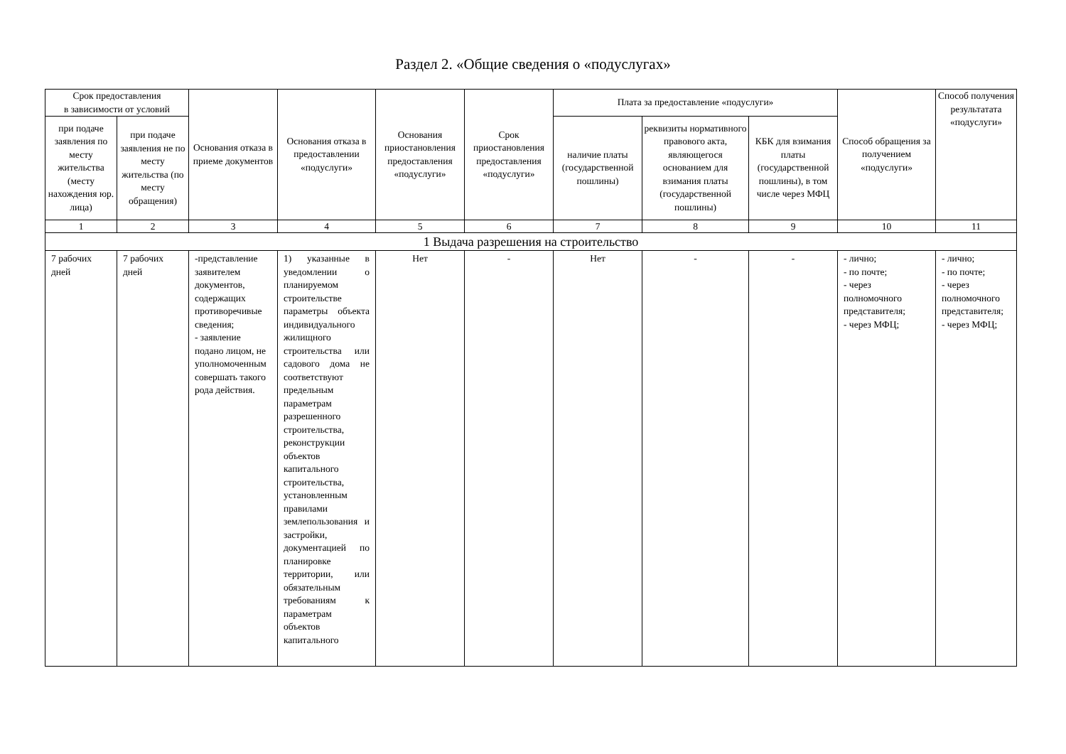Раздел 2. «Общие сведения о «подуслугах»
| Срок предоставления в зависимости от условий | | Основания отказа в приеме документов | Основания отказа в предоставлении «подуслуги» | Основания приостановления предоставления «подуслуги» | Срок приостановления предоставления «подуслуги» | Плата за предоставление «подуслуги» | | | Способ обращения за получением «подуслуги» | Способ получения результатата «подуслуги» |
| --- | --- | --- | --- | --- | --- | --- | --- | --- | --- | --- |
| при подаче заявления по месту жительства (месту нахождения юр. лица) | при подаче заявления не по месту жительства (по месту обращения) | | | | | наличие платы (государственной пошлины) | реквизиты нормативного правового акта, являющегося основанием для взимания платы (государственной пошлины) | КБК для взимания платы (государственной пошлины), в том числе через МФЦ | | |
| 1 | 2 | 3 | 4 | 5 | 6 | 7 | 8 | 9 | 10 | 11 |
| 1 Выдача разрешения на строительство | | | | | | | | | | |
| 7 рабочих дней | 7 рабочих дней | -представление заявителем документов, содержащих противоречивые сведения; - заявление подано лицом, не уполномоченным совершать такого рода действия. | 1) указанные в уведомлении о планируемом строительстве параметры объекта индивидуального жилищного строительства или садового дома не соответствуют предельным параметрам разрешенного строительства, реконструкции объектов капитального строительства, установленным правилами землепользования и застройки, документацией по планировке территории, или обязательным требованиям к параметрам объектов капитального | Нет | - | Нет | - | - | - лично; - по почте; - через полномочного представителя; - через МФЦ; | - лично; - по почте; - через полномочного представителя; - через МФЦ; |